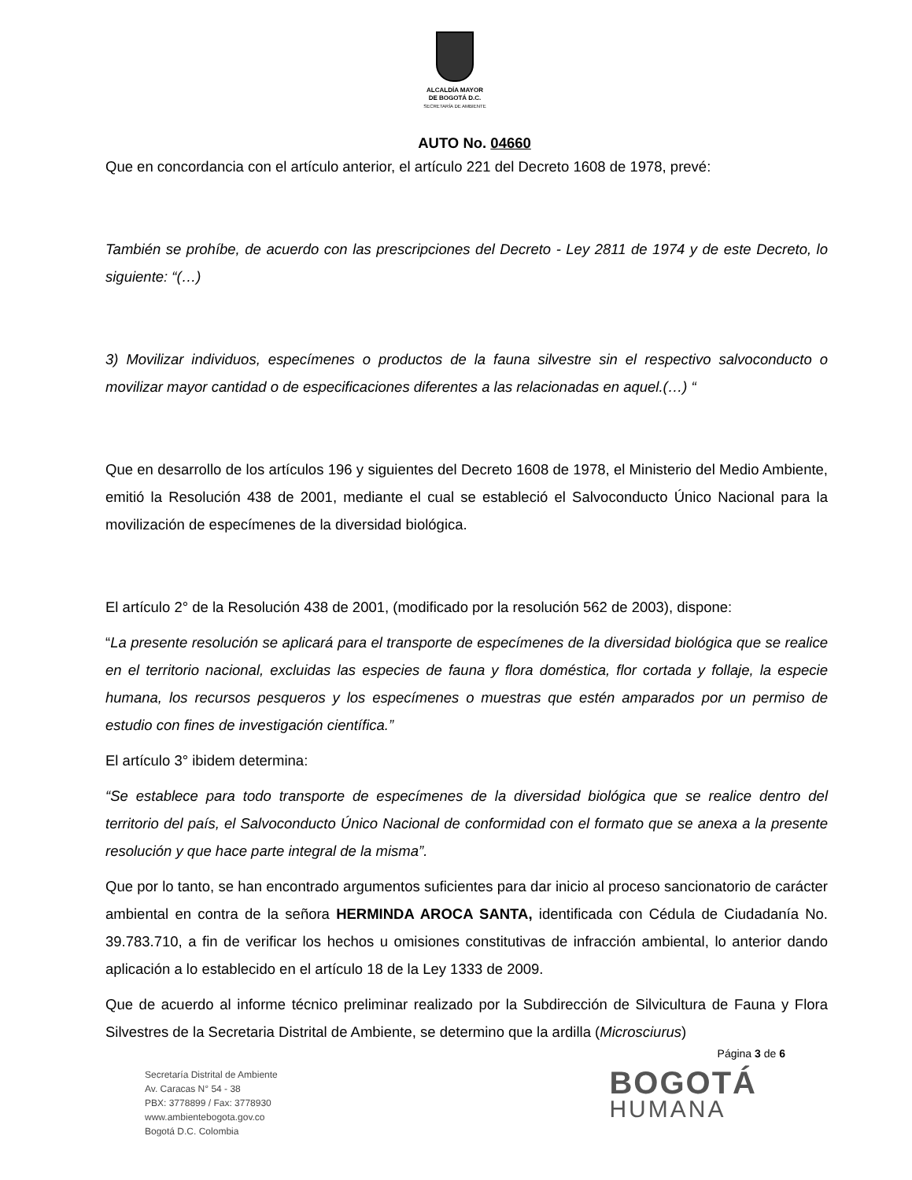ALCALDÍA MAYOR
DE BOGOTÁ D.C.
SECRETARÍA DE AMBIENTE
AUTO No. 04660
Que en concordancia con el artículo anterior, el artículo 221 del Decreto 1608 de 1978, prevé:
También se prohíbe, de acuerdo con las prescripciones del Decreto - Ley 2811 de 1974 y de este Decreto, lo siguiente: “(…)
3) Movilizar individuos, especímenes o productos de la fauna silvestre sin el respectivo salvoconducto o movilizar mayor cantidad o de especificaciones diferentes a las relacionadas en aquel.(…) “
Que en desarrollo de los artículos 196 y siguientes del Decreto 1608 de 1978, el Ministerio del Medio Ambiente, emitió la Resolución 438 de 2001, mediante el cual se estableció el Salvoconducto Único Nacional para la movilización de especímenes de la diversidad biológica.
El artículo 2° de la Resolución 438 de 2001, (modificado por la resolución 562 de 2003), dispone:
“La presente resolución se aplicará para el transporte de especímenes de la diversidad biológica que se realice en el territorio nacional, excluidas las especies de fauna y flora doméstica, flor cortada y follaje, la especie humana, los recursos pesqueros y los especímenes o muestras que estén amparados por un permiso de estudio con fines de investigación científica.”
El artículo 3° ibidem determina:
“Se establece para todo transporte de especímenes de la diversidad biológica que se realice dentro del territorio del país, el Salvoconducto Único Nacional de conformidad con el formato que se anexa a la presente resolución y que hace parte integral de la misma”.
Que por lo tanto, se han encontrado argumentos suficientes para dar inicio al proceso sancionatorio de carácter ambiental en contra de la señora HERMINDA AROCA SANTA, identificada con Cédula de Ciudadanía No. 39.783.710, a fin de verificar los hechos u omisiones constitutivas de infracción ambiental, lo anterior dando aplicación a lo establecido en el artículo 18 de la Ley 1333 de 2009.
Que de acuerdo al informe técnico preliminar realizado por la Subdirección de Silvicultura de Fauna y Flora Silvestres de la Secretaria Distrital de Ambiente, se determino que la ardilla (Microsciurus)
Página 3 de 6
Secretaría Distrital de Ambiente
Av. Caracas N° 54 - 38
PBX: 3778899 / Fax: 3778930
www.ambientebogota.gov.co
Bogotá D.C. Colombia
BOGOTÁ
HUMANA